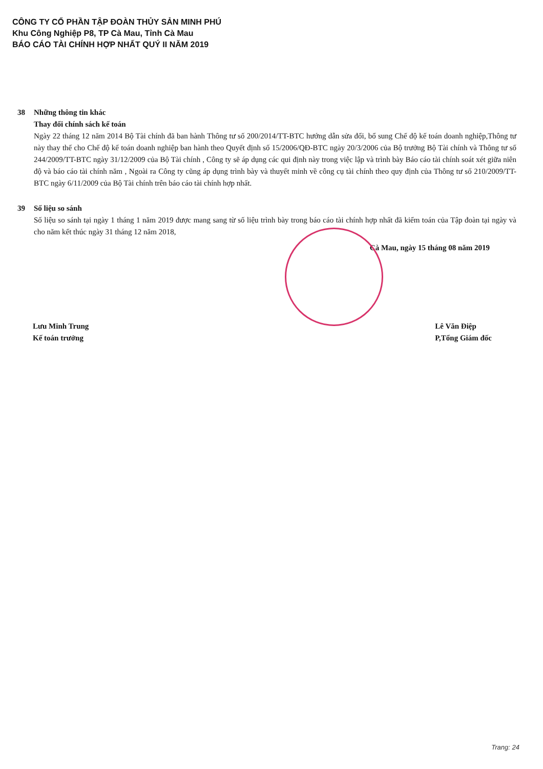CÔNG TY CỔ PHẦN TẬP ĐOÀN THỦY SẢN MINH PHÚ
Khu Công Nghiệp P8, TP Cà Mau, Tỉnh Cà Mau
BÁO CÁO TÀI CHÍNH HỢP NHẤT QUÝ II NĂM 2019
38 Những thông tin khác
Thay đổi chính sách kế toán
Ngày 22 tháng 12 năm 2014 Bộ Tài chính đã ban hành Thông tư số 200/2014/TT-BTC hướng dẫn sửa đổi, bổ sung Chế độ kế toán doanh nghiệp,Thông tư này thay thế cho Chế độ kế toán doanh nghiệp ban hành theo Quyết định số 15/2006/QĐ-BTC ngày 20/3/2006 của Bộ trưởng Bộ Tài chính và Thông tư số 244/2009/TT-BTC ngày 31/12/2009 của Bộ Tài chính , Công ty sẽ áp dụng các qui định này trong việc lập và trình bày Báo cáo tài chính soát xét giữa niên độ và báo cáo tài chính năm , Ngoài ra Công ty cũng áp dụng trình bày và thuyết minh về công cụ tài chính theo quy định của Thông tư số 210/2009/TT-BTC ngày 6/11/2009 của Bộ Tài chính trên báo cáo tài chính hợp nhất.
39 Số liệu so sánh
Số liệu so sánh tại ngày 1 tháng 1 năm 2019 được mang sang từ số liệu trình bày trong báo cáo tài chính hợp nhất đã kiểm toán của Tập đoàn tại ngày và cho năm kết thúc ngày 31 tháng 12 năm 2018,
Cà Mau, ngày 15 tháng 08 năm 2019
Lưu Minh Trung
Kế toán trưởng
Lê Văn Điệp
P,Tổng Giám đốc
Trang: 24